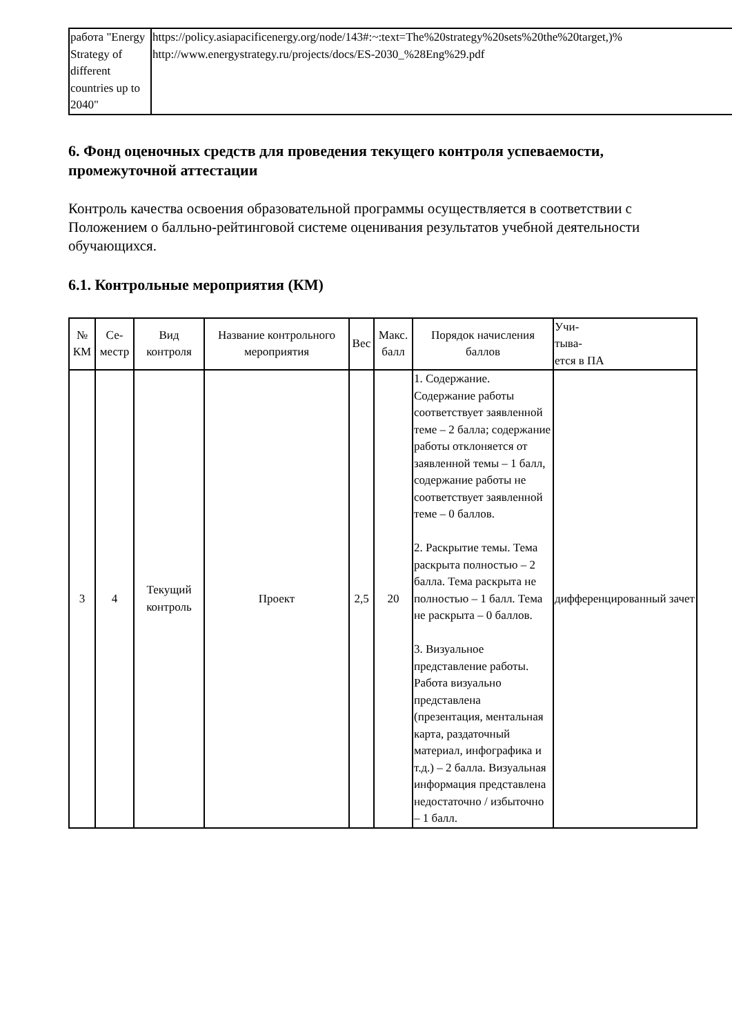| работа "Energy Strategy of different countries up to 2040" | https://policy.asiapacificenergy.org/node/143#:~:text=The%20strategy%20sets%20the%20target,)% http://www.energystrategy.ru/projects/docs/ES-2030_%28Eng%29.pdf |
6. Фонд оценочных средств для проведения текущего контроля успеваемости, промежуточной аттестации
Контроль качества освоения образовательной программы осуществляется в соответствии с Положением о балльно-рейтинговой системе оценивания результатов учебной деятельности обучающихся.
6.1. Контрольные мероприятия (КМ)
| № КМ | Се- местр | Вид контроля | Название контрольного мероприятия | Вес | Макс. балл | Порядок начисления баллов | Учи- тыва- ется в ПА |
| --- | --- | --- | --- | --- | --- | --- | --- |
| 3 | 4 | Текущий контроль | Проект | 2,5 | 20 | 1. Содержание. Содержание работы соответствует заявленной теме – 2 балла; содержание работы отклоняется от заявленной темы – 1 балл, содержание работы не соответствует заявленной теме – 0 баллов. 2. Раскрытие темы. Тема раскрыта полностью – 2 балла. Тема раскрыта не полностью – 1 балл. Тема не раскрыта – 0 баллов. 3. Визуальное представление работы. Работа визуально представлена (презентация, ментальная карта, раздаточный материал, инфографика и т.д.) – 2 балла. Визуальная информация представлена недостаточно / избыточно – 1 балл. | дифференцированный зачет |